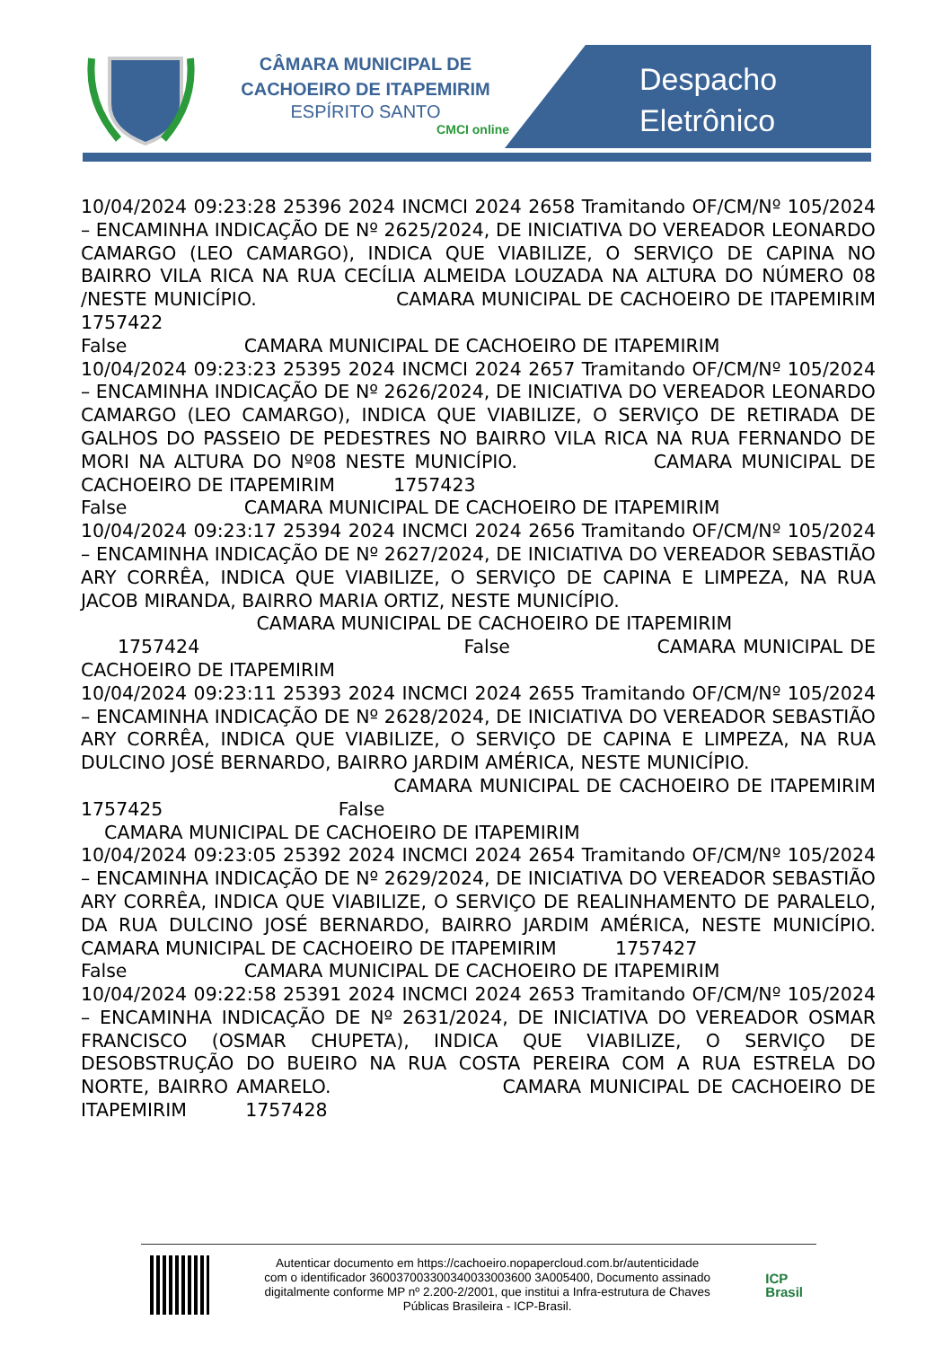CÂMARA MUNICIPAL DE
CACHOEIRO DE ITAPEMIRIM
ESPÍRITO SANTO
CMCI online
Despacho
Eletrônico
10/04/2024 09:23:28 25396 2024 INCMCI 2024 2658 Tramitando OF/CM/Nº 105/2024 – ENCAMINHA INDICAÇÃO DE Nº 2625/2024, DE INICIATIVA DO VEREADOR LEONARDO CAMARGO (LEO CAMARGO), INDICA QUE VIABILIZE, O SERVIÇO DE CAPINA NO BAIRRO VILA RICA NA RUA CECÍLIA ALMEIDA LOUZADA NA ALTURA DO NÚMERO 08 /NESTE MUNICÍPIO. CAMARA MUNICIPAL DE CACHOEIRO DE ITAPEMIRIM 1757422 False CAMARA MUNICIPAL DE CACHOEIRO DE ITAPEMIRIM 10/04/2024 09:23:23 25395 2024 INCMCI 2024 2657 Tramitando OF/CM/Nº 105/2024 – ENCAMINHA INDICAÇÃO DE Nº 2626/2024, DE INICIATIVA DO VEREADOR LEONARDO CAMARGO (LEO CAMARGO), INDICA QUE VIABILIZE, O SERVIÇO DE RETIRADA DE GALHOS DO PASSEIO DE PEDESTRES NO BAIRRO VILA RICA NA RUA FERNANDO DE MORI NA ALTURA DO Nº08 NESTE MUNICÍPIO. CAMARA MUNICIPAL DE CACHOEIRO DE ITAPEMIRIM 1757423 False CAMARA MUNICIPAL DE CACHOEIRO DE ITAPEMIRIM 10/04/2024 09:23:17 25394 2024 INCMCI 2024 2656 Tramitando OF/CM/Nº 105/2024 – ENCAMINHA INDICAÇÃO DE Nº 2627/2024, DE INICIATIVA DO VEREADOR SEBASTIÃO ARY CORRÊA, INDICA QUE VIABILIZE, O SERVIÇO DE CAPINA E LIMPEZA, NA RUA JACOB MIRANDA, BAIRRO MARIA ORTIZ, NESTE MUNICÍPIO. CAMARA MUNICIPAL DE CACHOEIRO DE ITAPEMIRIM 1757424 False CAMARA MUNICIPAL DE CACHOEIRO DE ITAPEMIRIM 10/04/2024 09:23:11 25393 2024 INCMCI 2024 2655 Tramitando OF/CM/Nº 105/2024 – ENCAMINHA INDICAÇÃO DE Nº 2628/2024, DE INICIATIVA DO VEREADOR SEBASTIÃO ARY CORRÊA, INDICA QUE VIABILIZE, O SERVIÇO DE CAPINA E LIMPEZA, NA RUA DULCINO JOSÉ BERNARDO, BAIRRO JARDIM AMÉRICA, NESTE MUNICÍPIO. CAMARA MUNICIPAL DE CACHOEIRO DE ITAPEMIRIM 1757425 False CAMARA MUNICIPAL DE CACHOEIRO DE ITAPEMIRIM 10/04/2024 09:23:05 25392 2024 INCMCI 2024 2654 Tramitando OF/CM/Nº 105/2024 – ENCAMINHA INDICAÇÃO DE Nº 2629/2024, DE INICIATIVA DO VEREADOR SEBASTIÃO ARY CORRÊA, INDICA QUE VIABILIZE, O SERVIÇO DE REALINHAMENTO DE PARALELO, DA RUA DULCINO JOSÉ BERNARDO, BAIRRO JARDIM AMÉRICA, NESTE MUNICÍPIO. CAMARA MUNICIPAL DE CACHOEIRO DE ITAPEMIRIM 1757427 False CAMARA MUNICIPAL DE CACHOEIRO DE ITAPEMIRIM 10/04/2024 09:22:58 25391 2024 INCMCI 2024 2653 Tramitando OF/CM/Nº 105/2024 – ENCAMINHA INDICAÇÃO DE Nº 2631/2024, DE INICIATIVA DO VEREADOR OSMAR FRANCISCO (OSMAR CHUPETA), INDICA QUE VIABILIZE, O SERVIÇO DE DESOBSTRUÇÃO DO BUEIRO NA RUA COSTA PEREIRA COM A RUA ESTRELA DO NORTE, BAIRRO AMARELO. CAMARA MUNICIPAL DE CACHOEIRO DE ITAPEMIRIM 1757428
Autenticar documento em https://cachoeiro.nopapercloud.com.br/autenticidade
com o identificador 360037003300340033003600 3A005400, Documento assinado
digitalmente conforme MP nº 2.200-2/2001, que institui a Infra-estrutura de Chaves
Públicas Brasileira - ICP-Brasil.
ICP
Brasil